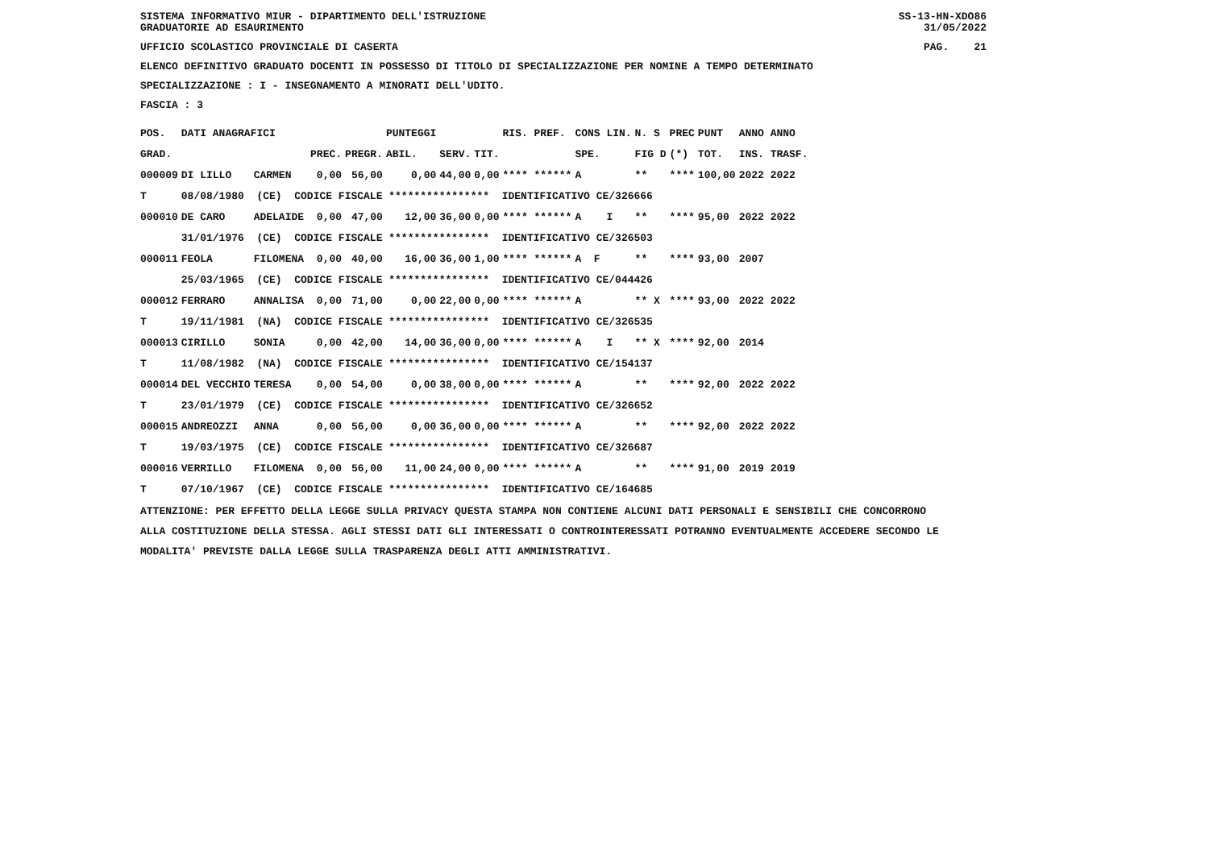SISTEMA INFORMATIVO MIUR - DIPARTIMENTO DELL'ISTRUZIONE SS-13-HN-XDO86
GRADUATORIE AD ESAURIMENTO 31/05/2022
UFFICIO SCOLASTICO PROVINCIALE DI CASERTA PAG. 21
ELENCO DEFINITIVO GRADUATO DOCENTI IN POSSESSO DI TITOLO DI SPECIALIZZAZIONE PER NOMINE A TEMPO DETERMINATO
SPECIALIZZAZIONE : I - INSEGNAMENTO A MINORATI DELL'UDITO.
FASCIA : 3
| POS. | DATI ANAGRAFICI | | | | | PUNTEGGI | | | RIS. PREF. | CONS LIN. | N. S | PREC | PUNT | ANNO ANNO |
| --- | --- | --- | --- | --- | --- | --- | --- | --- | --- | --- | --- | --- | --- | --- |
| GRAD. | | | | PREC. | PREGR. | ABIL. | SERV. | TIT. | | SPE. | FIG D | (*) | TOT. | INS. TRASF. |
| 000009 | DI LILLO | CARMEN | | 0,00 | 56,00 | 0,00 | 44,00 | 0,00 | **** ****** | A | ** | **** | 100,00 | 2022 2022 |
| T | 08/08/1980 (CE) CODICE FISCALE **************** IDENTIFICATIVO CE/326666 | | | | | | | | | | | | | |
| 000010 | DE CARO | ADELAIDE | | 0,00 | 47,00 | 12,00 | 36,00 | 0,00 | **** ****** | A I | ** | **** | 95,00 | 2022 2022 |
| | 31/01/1976 (CE) CODICE FISCALE **************** IDENTIFICATIVO CE/326503 | | | | | | | | | | | | | |
| 000011 | FEOLA | FILOMENA | | 0,00 | 40,00 | 16,00 | 36,00 | 1,00 | **** ****** | A F | ** | **** | 93,00 | 2007 |
| | 25/03/1965 (CE) CODICE FISCALE **************** IDENTIFICATIVO CE/044426 | | | | | | | | | | | | | |
| 000012 | FERRARO | ANNALISA | | 0,00 | 71,00 | 0,00 | 22,00 | 0,00 | **** ****** | A | ** X | **** | 93,00 | 2022 2022 |
| T | 19/11/1981 (NA) CODICE FISCALE **************** IDENTIFICATIVO CE/326535 | | | | | | | | | | | | | |
| 000013 | CIRILLO | SONIA | | 0,00 | 42,00 | 14,00 | 36,00 | 0,00 | **** ****** | A I | ** X | **** | 92,00 | 2014 |
| T | 11/08/1982 (NA) CODICE FISCALE **************** IDENTIFICATIVO CE/154137 | | | | | | | | | | | | | |
| 000014 | DEL VECCHIO | TERESA | | 0,00 | 54,00 | 0,00 | 38,00 | 0,00 | **** ****** | A | ** | **** | 92,00 | 2022 2022 |
| T | 23/01/1979 (CE) CODICE FISCALE **************** IDENTIFICATIVO CE/326652 | | | | | | | | | | | | | |
| 000015 | ANDREOZZI | ANNA | | 0,00 | 56,00 | 0,00 | 36,00 | 0,00 | **** ****** | A | ** | **** | 92,00 | 2022 2022 |
| T | 19/03/1975 (CE) CODICE FISCALE **************** IDENTIFICATIVO CE/326687 | | | | | | | | | | | | | |
| 000016 | VERRILLO | FILOMENA | | 0,00 | 56,00 | 11,00 | 24,00 | 0,00 | **** ****** | A | ** | **** | 91,00 | 2019 2019 |
| T | 07/10/1967 (CE) CODICE FISCALE **************** IDENTIFICATIVO CE/164685 | | | | | | | | | | | | | |
ATTENZIONE: PER EFFETTO DELLA LEGGE SULLA PRIVACY QUESTA STAMPA NON CONTIENE ALCUNI DATI PERSONALI E SENSIBILI CHE CONCORRONO
ALLA COSTITUZIONE DELLA STESSA. AGLI STESSI DATI GLI INTERESSATI O CONTROINTERESSATI POTRANNO EVENTUALMENTE ACCEDERE SECONDO LE
MODALITA' PREVISTE DALLA LEGGE SULLA TRASPARENZA DEGLI ATTI AMMINISTRATIVI.